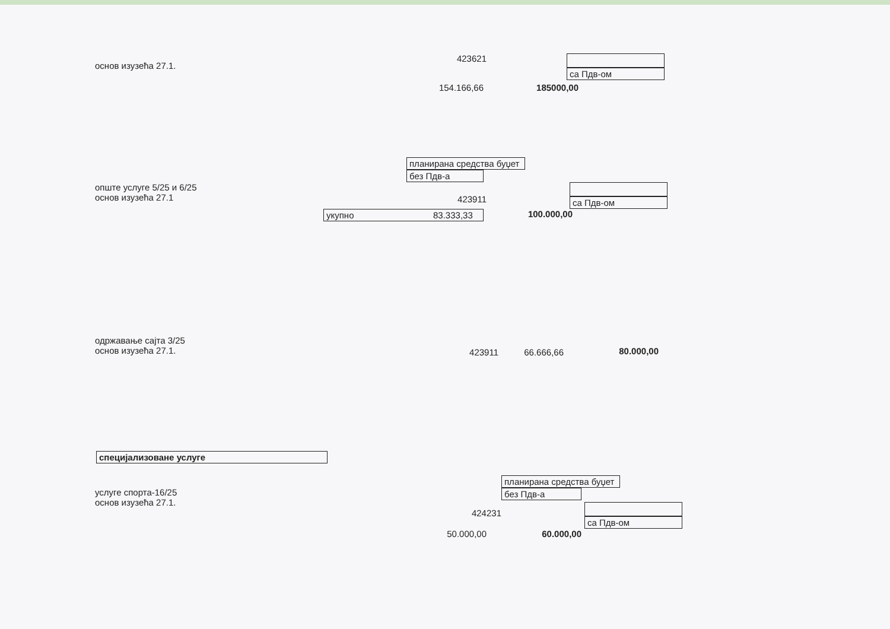основ изузећа 27.1.
423621 са Пдв-ом
154.166,66 185000,00
планирана средства буџет
без Пдв-а
опште услуге 5/25 и 6/25
основ изузећа 27.1
423911
са Пдв-ом
укупно 83.333,33 100.000,00
одржавање сајта 3/25
основ изузећа 27.1.
423911 66.666,66 80.000,00
специјализоване услуге
услуге спорта-16/25
основ изузећа 27.1.
424231
планирана средства буџет
без Пдв-а
са Пдв-ом
50.000,00 60.000,00